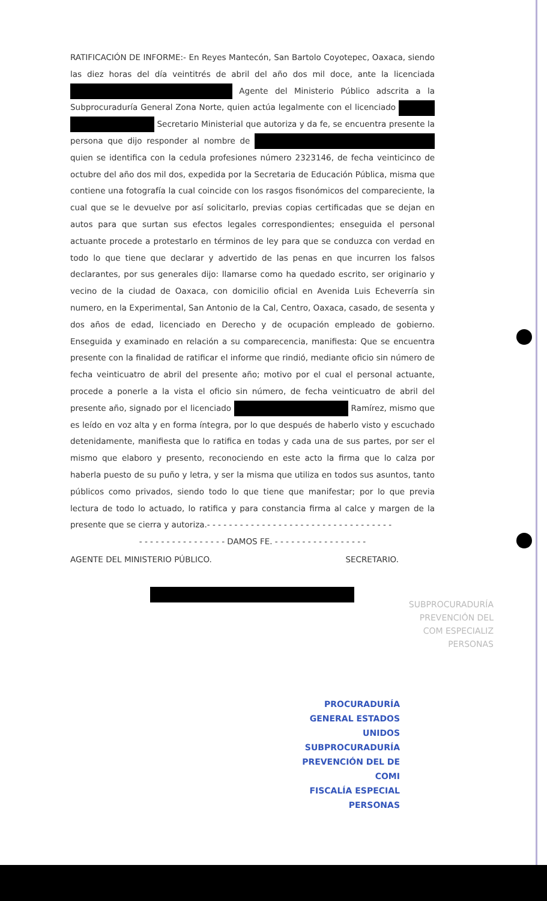RATIFICACIÓN DE INFORME:- En Reyes Mantecón, San Bartolo Coyotepec, Oaxaca, siendo las diez horas del día veintitrés de abril del año dos mil doce, ante la licenciada Agente del Ministerio Público adscrita a la Subprocuraduría General Zona Norte, quien actúa legalmente con el licenciado Secretario Ministerial que autoriza y da fe, se encuentra presente la persona que dijo responder al nombre de quien se identifica con la cedula profesiones número 2323146, de fecha veinticinco de octubre del año dos mil dos, expedida por la Secretaria de Educación Pública, misma que contiene una fotografía la cual coincide con los rasgos fisonómicos del compareciente, la cual que se le devuelve por así solicitarlo, previas copias certificadas que se dejan en autos para que surtan sus efectos legales correspondientes; enseguida el personal actuante procede a protestarlo en términos de ley para que se conduzca con verdad en todo lo que tiene que declarar y advertido de las penas en que incurren los falsos declarantes, por sus generales dijo: llamarse como ha quedado escrito, ser originario y vecino de la ciudad de Oaxaca, con domicilio oficial en Avenida Luis Echeverría sin numero, en la Experimental, San Antonio de la Cal, Centro, Oaxaca, casado, de sesenta y dos años de edad, licenciado en Derecho y de ocupación empleado de gobierno. Enseguida y examinado en relación a su comparecencia, manifiesta: Que se encuentra presente con la finalidad de ratificar el informe que rindió, mediante oficio sin número de fecha veinticuatro de abril del presente año; motivo por el cual el personal actuante, procede a ponerle a la vista el oficio sin número, de fecha veinticuatro de abril del presente año, signado por el licenciado Ramírez, mismo que es leído en voz alta y en forma íntegra, por lo que después de haberlo visto y escuchado detenidamente, manifiesta que lo ratifica en todas y cada una de sus partes, por ser el mismo que elaboro y presento, reconociendo en este acto la firma que lo calza por haberla puesto de su puño y letra, y ser la misma que utiliza en todos sus asuntos, tanto públicos como privados, siendo todo lo que tiene que manifestar; por lo que previa lectura de todo lo actuado, lo ratifica y para constancia firma al calce y margen de la presente que se cierra y autoriza.- - - - - - - - - - - - - - - - - - - - - - - - - - - - - - - - - -
- - - - - - - - - - - - - - - - DAMOS FE. - - - - - - - - - - - - - - - - -
AGENTE DEL MINISTERIO PÚBLICO. SECRETARIO.
SUBPROCURADURÍA PREVENCIÓN DEL COM ESPECIALIZ PERSONAS
PROCURADURÍA GENERAL ESTADOS UNIDOS
SUBPROCURADURÍA
PREVENCIÓN DEL DE
COMI
FISCALÍA ESPECIAL
PERSONAS